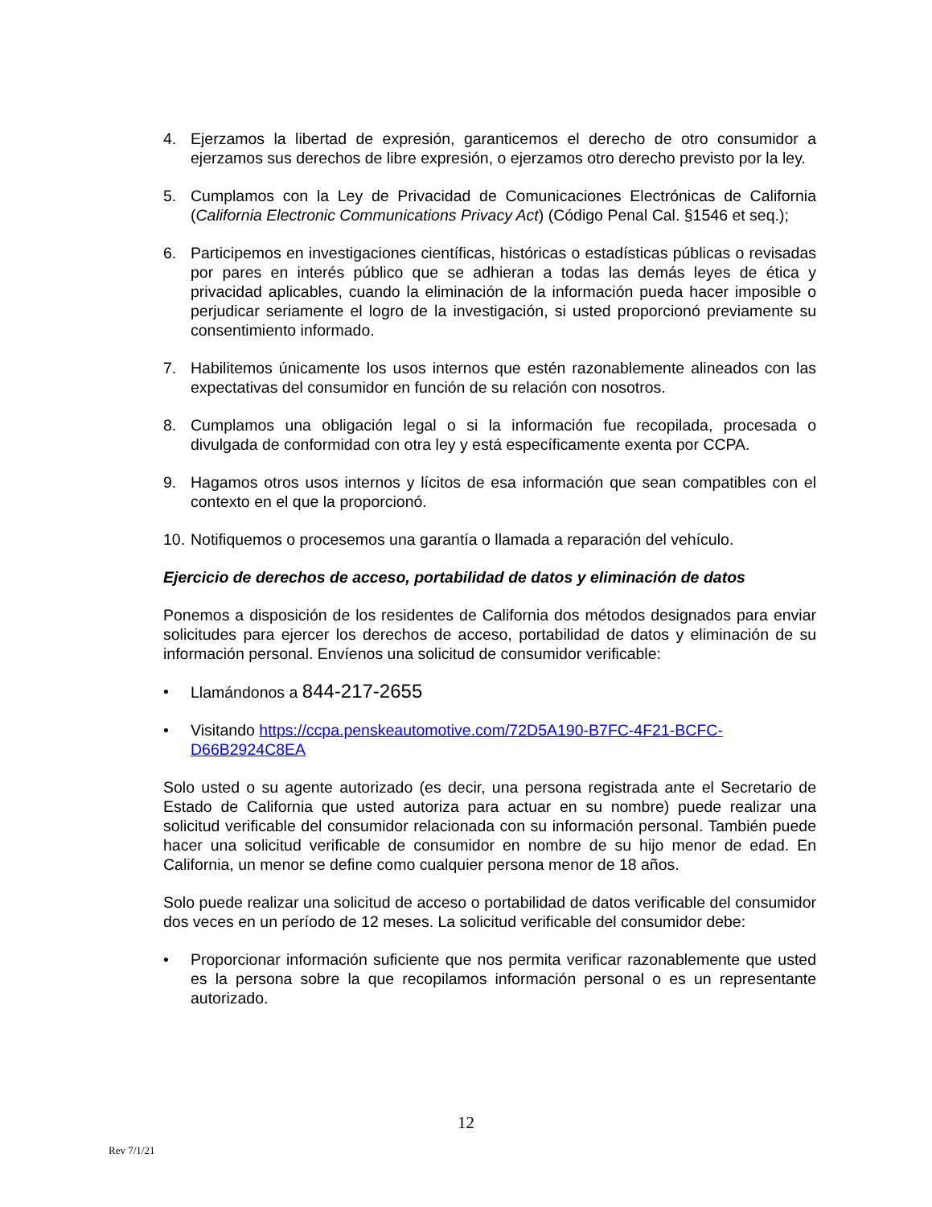4. Ejerzamos la libertad de expresión, garanticemos el derecho de otro consumidor a ejerzamos sus derechos de libre expresión, o ejerzamos otro derecho previsto por la ley.
5. Cumplamos con la Ley de Privacidad de Comunicaciones Electrónicas de California (California Electronic Communications Privacy Act) (Código Penal Cal. §1546 et seq.);
6. Participemos en investigaciones científicas, históricas o estadísticas públicas o revisadas por pares en interés público que se adhieran a todas las demás leyes de ética y privacidad aplicables, cuando la eliminación de la información pueda hacer imposible o perjudicar seriamente el logro de la investigación, si usted proporcionó previamente su consentimiento informado.
7. Habilitemos únicamente los usos internos que estén razonablemente alineados con las expectativas del consumidor en función de su relación con nosotros.
8. Cumplamos una obligación legal o si la información fue recopilada, procesada o divulgada de conformidad con otra ley y está específicamente exenta por CCPA.
9. Hagamos otros usos internos y lícitos de esa información que sean compatibles con el contexto en el que la proporcionó.
10. Notifiquemos o procesemos una garantía o llamada a reparación del vehículo.
Ejercicio de derechos de acceso, portabilidad de datos y eliminación de datos
Ponemos a disposición de los residentes de California dos métodos designados para enviar solicitudes para ejercer los derechos de acceso, portabilidad de datos y eliminación de su información personal. Envíenos una solicitud de consumidor verificable:
• Llamándonos a 844-217-2655
• Visitando https://ccpa.penskeautomotive.com/72D5A190-B7FC-4F21-BCFC-D66B2924C8EA
Solo usted o su agente autorizado (es decir, una persona registrada ante el Secretario de Estado de California que usted autoriza para actuar en su nombre) puede realizar una solicitud verificable del consumidor relacionada con su información personal. También puede hacer una solicitud verificable de consumidor en nombre de su hijo menor de edad. En California, un menor se define como cualquier persona menor de 18 años.
Solo puede realizar una solicitud de acceso o portabilidad de datos verificable del consumidor dos veces en un período de 12 meses. La solicitud verificable del consumidor debe:
• Proporcionar información suficiente que nos permita verificar razonablemente que usted es la persona sobre la que recopilamos información personal o es un representante autorizado.
12
Rev 7/1/21